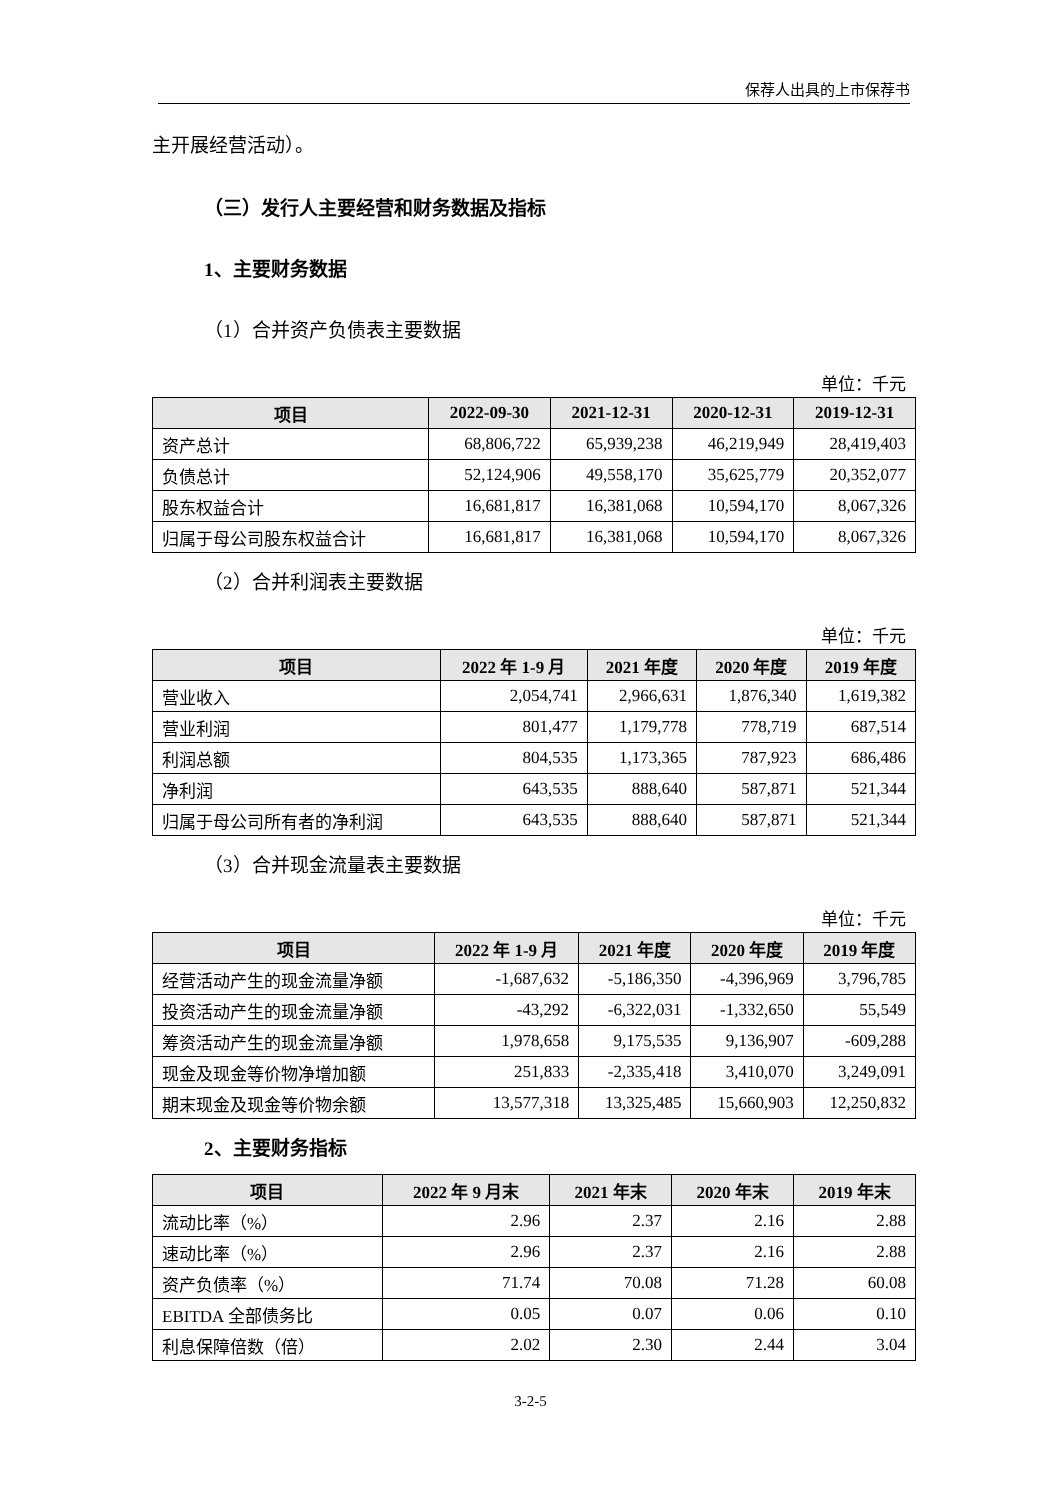保荐人出具的上市保荐书
主开展经营活动）。
（三）发行人主要经营和财务数据及指标
1、主要财务数据
（1）合并资产负债表主要数据
单位：千元
| 项目 | 2022-09-30 | 2021-12-31 | 2020-12-31 | 2019-12-31 |
| --- | --- | --- | --- | --- |
| 资产总计 | 68,806,722 | 65,939,238 | 46,219,949 | 28,419,403 |
| 负债总计 | 52,124,906 | 49,558,170 | 35,625,779 | 20,352,077 |
| 股东权益合计 | 16,681,817 | 16,381,068 | 10,594,170 | 8,067,326 |
| 归属于母公司股东权益合计 | 16,681,817 | 16,381,068 | 10,594,170 | 8,067,326 |
（2）合并利润表主要数据
单位：千元
| 项目 | 2022 年 1-9 月 | 2021 年度 | 2020 年度 | 2019 年度 |
| --- | --- | --- | --- | --- |
| 营业收入 | 2,054,741 | 2,966,631 | 1,876,340 | 1,619,382 |
| 营业利润 | 801,477 | 1,179,778 | 778,719 | 687,514 |
| 利润总额 | 804,535 | 1,173,365 | 787,923 | 686,486 |
| 净利润 | 643,535 | 888,640 | 587,871 | 521,344 |
| 归属于母公司所有者的净利润 | 643,535 | 888,640 | 587,871 | 521,344 |
（3）合并现金流量表主要数据
单位：千元
| 项目 | 2022 年 1-9 月 | 2021 年度 | 2020 年度 | 2019 年度 |
| --- | --- | --- | --- | --- |
| 经营活动产生的现金流量净额 | -1,687,632 | -5,186,350 | -4,396,969 | 3,796,785 |
| 投资活动产生的现金流量净额 | -43,292 | -6,322,031 | -1,332,650 | 55,549 |
| 筹资活动产生的现金流量净额 | 1,978,658 | 9,175,535 | 9,136,907 | -609,288 |
| 现金及现金等价物净增加额 | 251,833 | -2,335,418 | 3,410,070 | 3,249,091 |
| 期末现金及现金等价物余额 | 13,577,318 | 13,325,485 | 15,660,903 | 12,250,832 |
2、主要财务指标
| 项目 | 2022 年 9 月末 | 2021 年末 | 2020 年末 | 2019 年末 |
| --- | --- | --- | --- | --- |
| 流动比率（%） | 2.96 | 2.37 | 2.16 | 2.88 |
| 速动比率（%） | 2.96 | 2.37 | 2.16 | 2.88 |
| 资产负债率（%） | 71.74 | 70.08 | 71.28 | 60.08 |
| EBITDA 全部债务比 | 0.05 | 0.07 | 0.06 | 0.10 |
| 利息保障倍数（倍） | 2.02 | 2.30 | 2.44 | 3.04 |
3-2-5